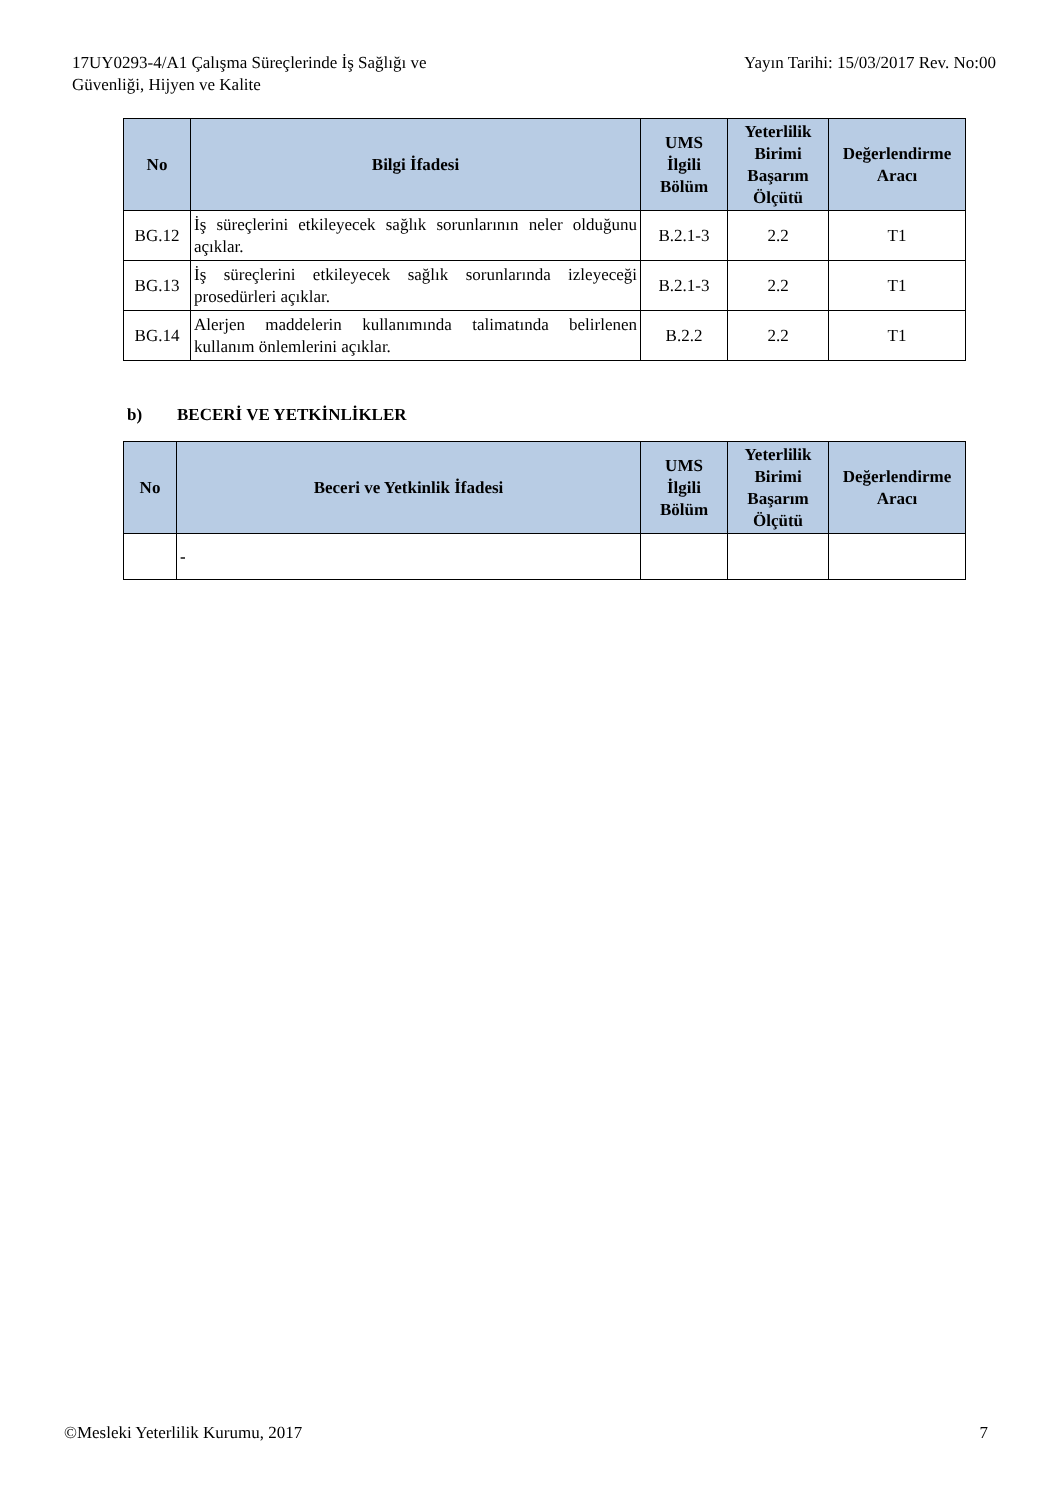17UY0293-4/A1 Çalışma Süreçlerinde İş Sağlığı ve
Güvenliği, Hijyen ve Kalite
Yayın Tarihi: 15/03/2017 Rev. No:00
| No | Bilgi İfadesi | UMS İlgili Bölüm | Yeterlilik Birimi Başarım Ölçütü | Değerlendirme Aracı |
| --- | --- | --- | --- | --- |
| BG.12 | İş süreçlerini etkileyecek sağlık sorunlarının neler olduğunu açıklar. | B.2.1-3 | 2.2 | T1 |
| BG.13 | İş süreçlerini etkileyecek sağlık sorunlarında izleyeceği prosedürleri açıklar. | B.2.1-3 | 2.2 | T1 |
| BG.14 | Alerjen maddelerin kullanımında talimatında belirlenen kullanım önlemlerini açıklar. | B.2.2 | 2.2 | T1 |
b) BECERİ VE YETKİNLİKLER
| No | Beceri ve Yetkinlik İfadesi | UMS İlgili Bölüm | Yeterlilik Birimi Başarım Ölçütü | Değerlendirme Aracı |
| --- | --- | --- | --- | --- |
| | - | | | |
©Mesleki Yeterlilik Kurumu, 2017
7